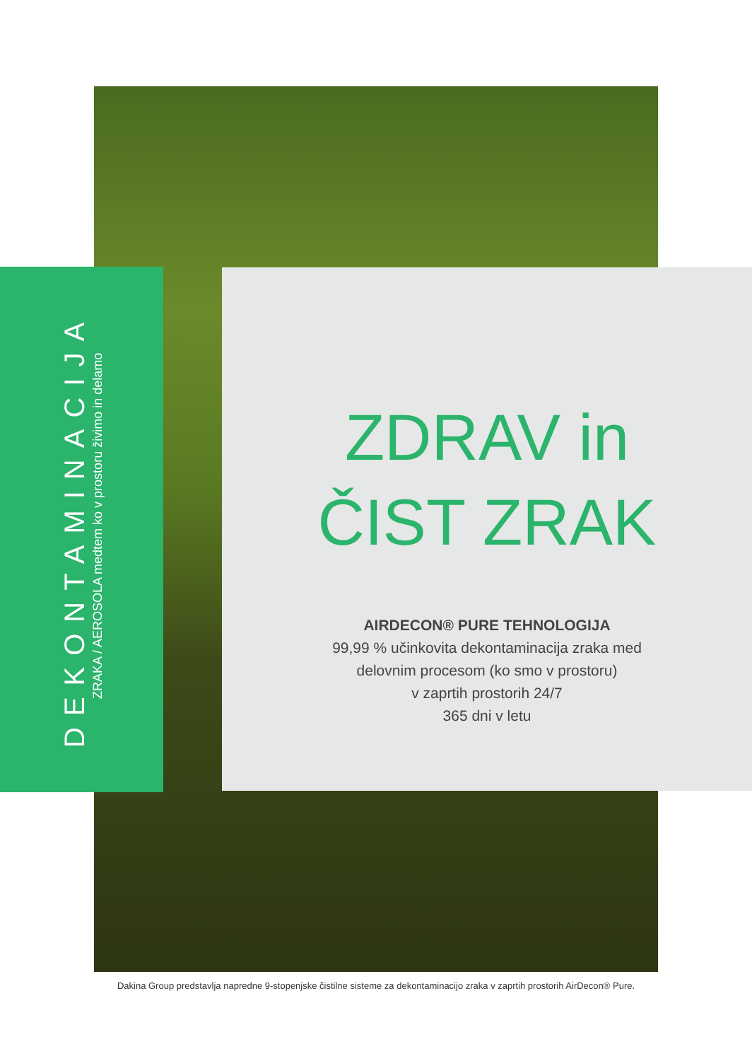DEKONTAMINACIJA
ZRAKA / AEROSOLA medtem ko v prostoru živimo in delamo
ZDRAV in
ČIST ZRAK
AIRDECON® PURE TEHNOLOGIJA
99,99 % učinkovita dekontaminacija zraka med
delovnim procesom (ko smo v prostoru)
v zaprtih prostorih 24/7
365 dni v letu
Dakina Group predstavlja napredne 9-stopenjske čistilne sisteme za dekontaminacijo zraka v zaprtih prostorih AirDecon® Pure.